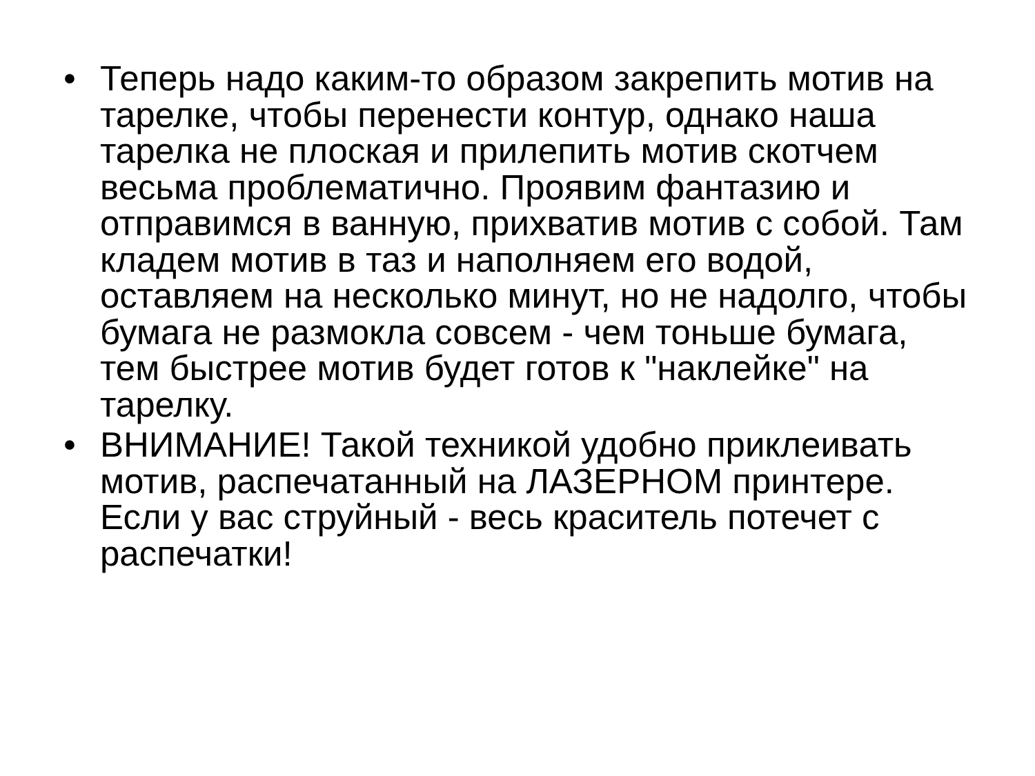• Теперь надо каким-то образом закрепить мотив на тарелке, чтобы перенести контур, однако наша тарелка не плоская и прилепить мотив скотчем весьма проблематично. Проявим фантазию и отправимся в ванную, прихватив мотив с собой. Там кладем мотив в таз и наполняем его водой, оставляем на несколько минут, но не надолго, чтобы бумага не размокла совсем - чем тоньше бумага, тем быстрее мотив будет готов к "наклейке" на тарелку.
• ВНИМАНИЕ! Такой техникой удобно приклеивать мотив, распечатанный на ЛАЗЕРНОМ принтере. Если у вас струйный - весь краситель потечет с распечатки!